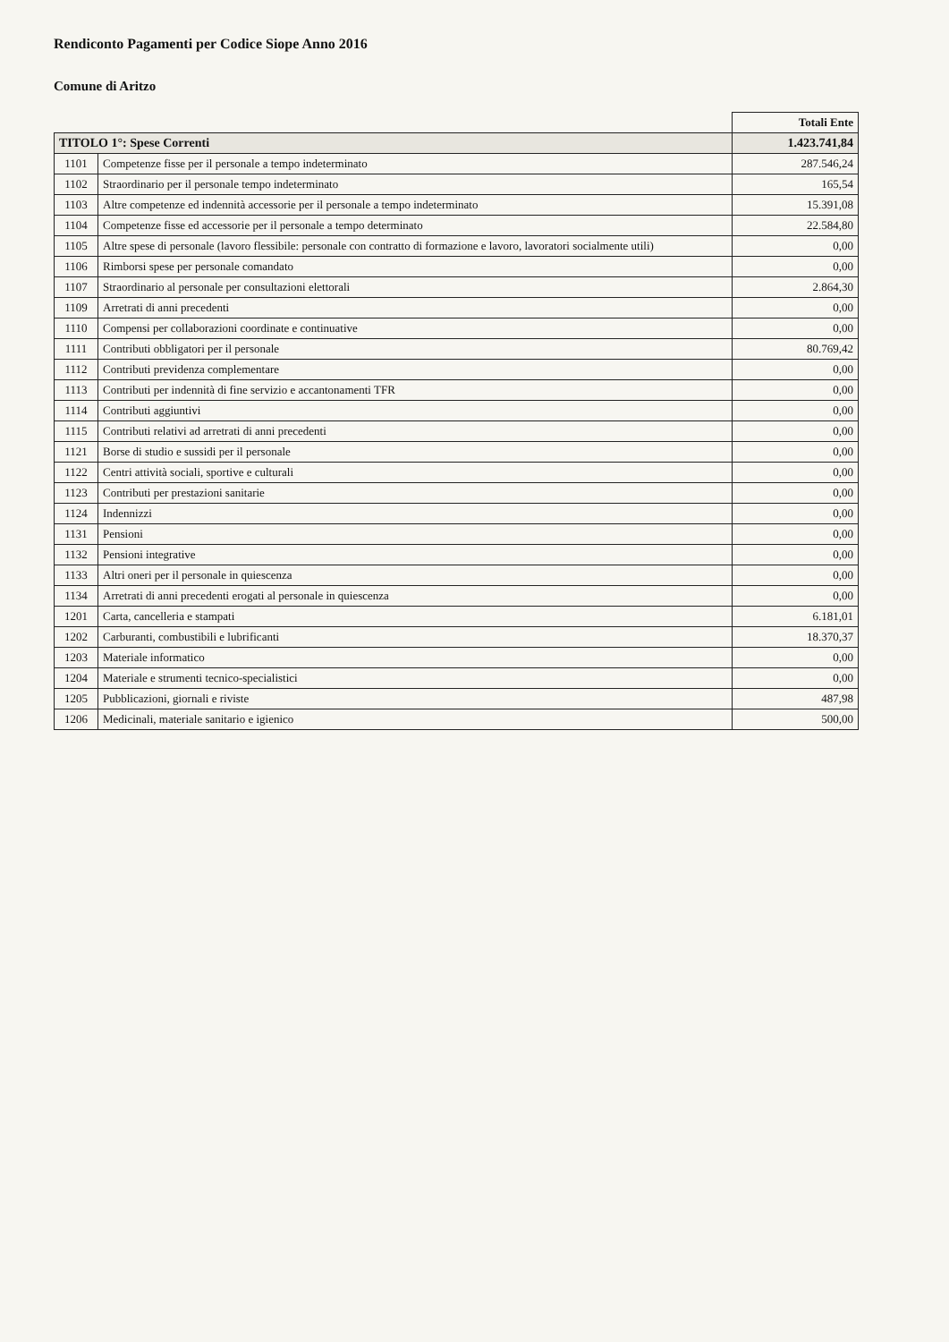Rendiconto Pagamenti per Codice Siope Anno 2016
Comune di Aritzo
| | | Totali Ente |
| --- | --- | --- |
| TITOLO 1°: Spese Correnti | | 1.423.741,84 |
| 1101 | Competenze fisse per il personale a tempo indeterminato | 287.546,24 |
| 1102 | Straordinario per il personale tempo indeterminato | 165,54 |
| 1103 | Altre competenze ed indennità accessorie per il personale a tempo indeterminato | 15.391,08 |
| 1104 | Competenze fisse ed accessorie per il personale a tempo determinato | 22.584,80 |
| 1105 | Altre spese di personale (lavoro flessibile: personale con contratto di formazione e lavoro, lavoratori socialmente utili) | 0,00 |
| 1106 | Rimborsi spese per personale comandato | 0,00 |
| 1107 | Straordinario al personale per consultazioni elettorali | 2.864,30 |
| 1109 | Arretrati di anni precedenti | 0,00 |
| 1110 | Compensi per collaborazioni coordinate e continuative | 0,00 |
| 1111 | Contributi obbligatori per il personale | 80.769,42 |
| 1112 | Contributi previdenza complementare | 0,00 |
| 1113 | Contributi per indennità di fine servizio e accantonamenti TFR | 0,00 |
| 1114 | Contributi aggiuntivi | 0,00 |
| 1115 | Contributi relativi ad arretrati di anni precedenti | 0,00 |
| 1121 | Borse di studio e sussidi per il personale | 0,00 |
| 1122 | Centri attività sociali, sportive e culturali | 0,00 |
| 1123 | Contributi per prestazioni sanitarie | 0,00 |
| 1124 | Indennizzi | 0,00 |
| 1131 | Pensioni | 0,00 |
| 1132 | Pensioni integrative | 0,00 |
| 1133 | Altri oneri per il personale in quiescenza | 0,00 |
| 1134 | Arretrati di anni precedenti erogati al personale in quiescenza | 0,00 |
| 1201 | Carta, cancelleria e stampati | 6.181,01 |
| 1202 | Carburanti, combustibili e lubrificanti | 18.370,37 |
| 1203 | Materiale informatico | 0,00 |
| 1204 | Materiale e strumenti tecnico-specialistici | 0,00 |
| 1205 | Pubblicazioni, giornali e riviste | 487,98 |
| 1206 | Medicinali, materiale sanitario e igienico | 500,00 |